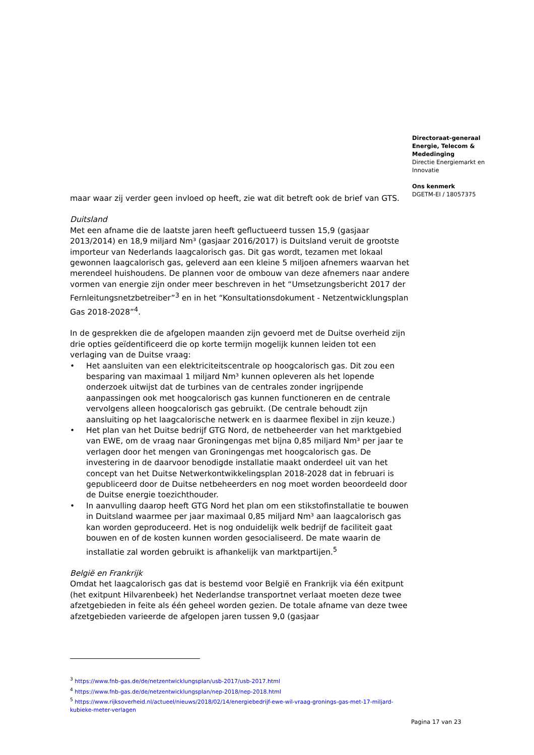Directoraat-generaal
Energie, Telecom &
Mededinging
Directie Energiemarkt en
Innovatie
Ons kenmerk
DGETM-EI / 18057375
maar waar zij verder geen invloed op heeft, zie wat dit betreft ook de brief van GTS.
Duitsland
Met een afname die de laatste jaren heeft gefluctueerd tussen 15,9 (gasjaar 2013/2014) en 18,9 miljard Nm³ (gasjaar 2016/2017) is Duitsland veruit de grootste importeur van Nederlands laagcalorisch gas. Dit gas wordt, tezamen met lokaal gewonnen laagcalorisch gas, geleverd aan een kleine 5 miljoen afnemers waarvan het merendeel huishoudens. De plannen voor de ombouw van deze afnemers naar andere vormen van energie zijn onder meer beschreven in het “Umsetzungsbericht 2017 der Fernleitungsnetzbetreiber”<sup>3</sup> en in het “Konsultationsdokument - Netzentwicklungsplan Gas 2018-2028”<sup>4</sup>.
In de gesprekken die de afgelopen maanden zijn gevoerd met de Duitse overheid zijn drie opties geïdentificeerd die op korte termijn mogelijk kunnen leiden tot een verlaging van de Duitse vraag:
• Het aansluiten van een elektriciteitscentrale op hoogcalorisch gas. Dit zou een besparing van maximaal 1 miljard Nm³ kunnen opleveren als het lopende onderzoek uitwijst dat de turbines van de centrales zonder ingrijpende aanpassingen ook met hoogcalorisch gas kunnen functioneren en de centrale vervolgens alleen hoogcalorisch gas gebruikt. (De centrale behoudt zijn aansluiting op het laagcalorische netwerk en is daarmee flexibel in zijn keuze.)
• Het plan van het Duitse bedrijf GTG Nord, de netbeheerder van het marktgebied van EWE, om de vraag naar Groningengas met bijna 0,85 miljard Nm³ per jaar te verlagen door het mengen van Groningengas met hoogcalorisch gas. De investering in de daarvoor benodigde installatie maakt onderdeel uit van het concept van het Duitse Netwerkontwikkelingsplan 2018-2028 dat in februari is gepubliceerd door de Duitse netbeheerders en nog moet worden beoordeeld door de Duitse energie toezichthouder.
• In aanvulling daarop heeft GTG Nord het plan om een stikstofinstallatie te bouwen in Duitsland waarmee per jaar maximaal 0,85 miljard Nm³ aan laagcalorisch gas kan worden geproduceerd. Het is nog onduidelijk welk bedrijf de faciliteit gaat bouwen en of de kosten kunnen worden gesocialiseerd. De mate waarin de installatie zal worden gebruikt is afhankelijk van marktpartijen.<sup>5</sup>
België en Frankrijk
Omdat het laagcalorisch gas dat is bestemd voor België en Frankrijk via één exitpunt (het exitpunt Hilvarenbeek) het Nederlandse transportnet verlaat moeten deze twee afzetgebieden in feite als één geheel worden gezien. De totale afname van deze twee afzetgebieden varieerde de afgelopen jaren tussen 9,0 (gasjaar
<sup>3</sup> https://www.fnb-gas.de/de/netzentwicklungsplan/usb-2017/usb-2017.html
<sup>4</sup> https://www.fnb-gas.de/de/netzentwicklungsplan/nep-2018/nep-2018.html
<sup>5</sup> https://www.rijksoverheid.nl/actueel/nieuws/2018/02/14/energiebedrijf-ewe-wil-vraag-gronings-gas-met-17-miljard-kubieke-meter-verlagen
Pagina 17 van 23